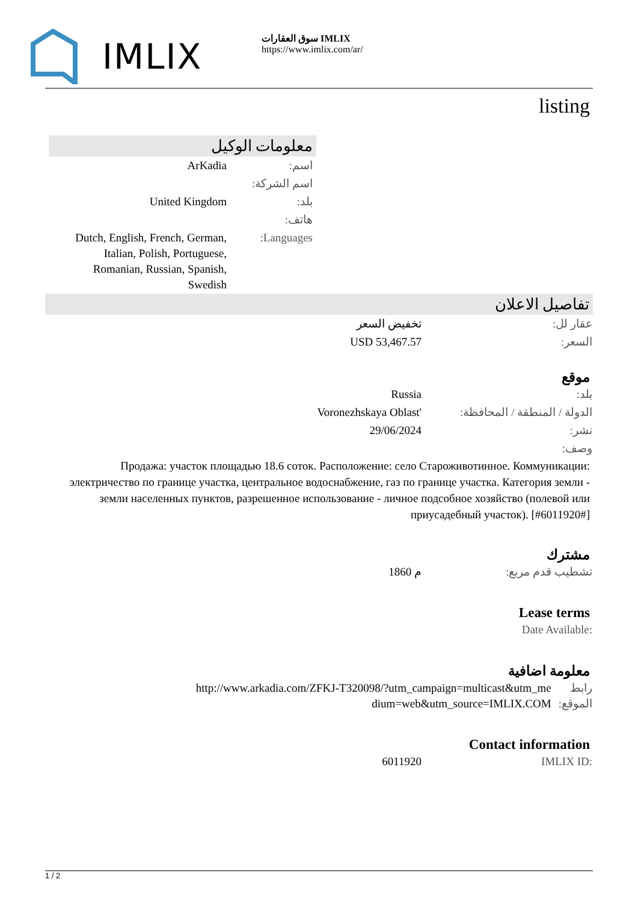IMLIX
سوق العقارات IMLIX
https://www.imlix.com/ar/
listing
معلومات الوكيل
| ArKadia | اسم: |
| | اسم الشركة: |
| United Kingdom | بلد: |
| | هاتف: |
| Dutch, English, French, German, Italian, Polish, Portuguese, Romanian, Russian, Spanish, Swedish | Languages: |
تفاصيل الاعلان
| تخفيض السعر | عقار لل: |
| USD 53,467.57 | السعر: |
موقع
| Russia | بلد: |
| Voronezhskaya Oblast' | الدولة / المنطقة / المحافظة: |
| 29/06/2024 | نشر: |
| | وصف: |
Продажа: участок площадью 18.6 соток. Расположение: село Староживотинное. Коммуникации: электричество по границе участка, центральное водоснабжение, газ по границе участка. Категория земли - земли населенных пунктов, разрешенное использование - личное подсобное хозяйство (полевой или приусадебный участок). [#6011920#]
مشترك
| 1860 م | تشطيب قدم مربع: |
Lease terms
| | Date Available: |
معلومة اضافية
| http://www.arkadia.com/ZFKJ-T320098/?utm_campaign=multicast&utm_medium=web&utm_source=IMLIX.COM | رابط الموقع: |
Contact information
| 6011920 | IMLIX ID: |
1 / 2